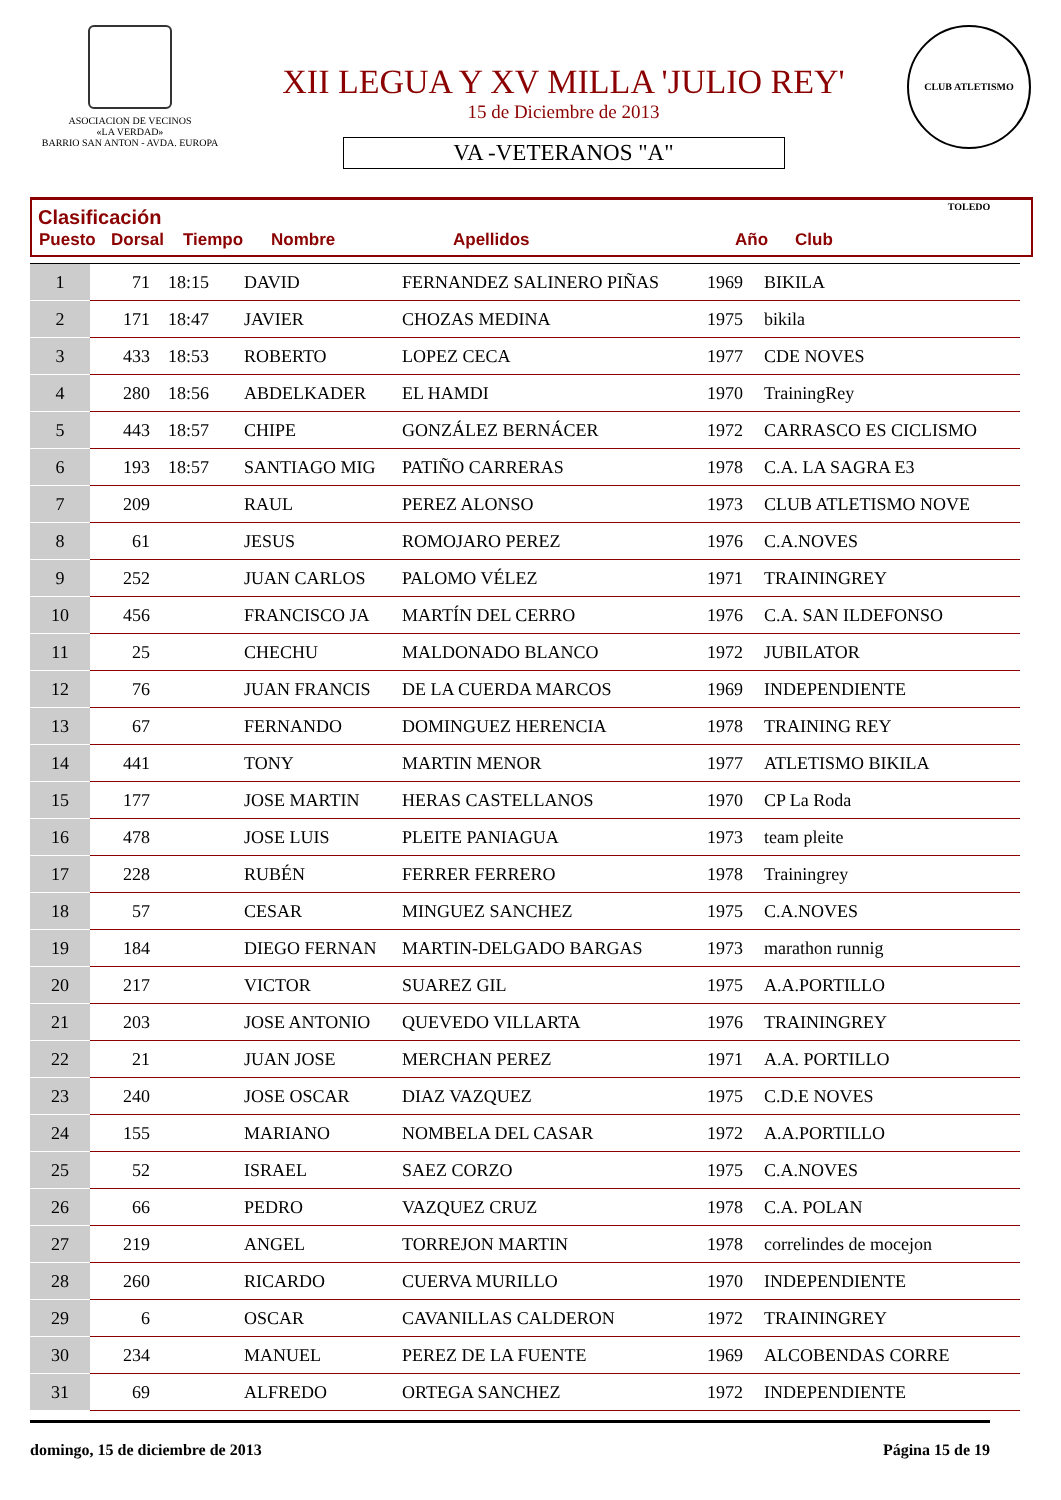ASOCIACION DE VECINOS
«LA VERDAD»
BARRIO SAN ANTON - AVDA. EUROPA
XII LEGUA Y XV MILLA 'JULIO REY'
15 de Diciembre de 2013
VA -VETERANOS "A"
CLUB ATLETISMO TOLEDO
Clasificación
| Puesto | Dorsal | Tiempo | Nombre | Apellidos | Año | Club |
| --- | --- | --- | --- | --- | --- | --- |
| 1 | 71 | 18:15 | DAVID | FERNANDEZ SALINERO PIÑAS | 1969 | BIKILA |
| 2 | 171 | 18:47 | JAVIER | CHOZAS MEDINA | 1975 | bikila |
| 3 | 433 | 18:53 | ROBERTO | LOPEZ CECA | 1977 | CDE NOVES |
| 4 | 280 | 18:56 | ABDELKADER | EL HAMDI | 1970 | TrainingRey |
| 5 | 443 | 18:57 | CHIPE | GONZÁLEZ BERNÁCER | 1972 | CARRASCO ES CICLISMO |
| 6 | 193 | 18:57 | SANTIAGO MIG | PATIÑO CARRERAS | 1978 | C.A. LA SAGRA E3 |
| 7 | 209 | | RAUL | PEREZ ALONSO | 1973 | CLUB ATLETISMO NOVE |
| 8 | 61 | | JESUS | ROMOJARO PEREZ | 1976 | C.A.NOVES |
| 9 | 252 | | JUAN CARLOS | PALOMO VÉLEZ | 1971 | TRAININGREY |
| 10 | 456 | | FRANCISCO JA | MARTÍN DEL CERRO | 1976 | C.A. SAN ILDEFONSO |
| 11 | 25 | | CHECHU | MALDONADO BLANCO | 1972 | JUBILATOR |
| 12 | 76 | | JUAN FRANCIS | DE LA CUERDA MARCOS | 1969 | INDEPENDIENTE |
| 13 | 67 | | FERNANDO | DOMINGUEZ HERENCIA | 1978 | TRAINING REY |
| 14 | 441 | | TONY | MARTIN MENOR | 1977 | ATLETISMO BIKILA |
| 15 | 177 | | JOSE MARTIN | HERAS CASTELLANOS | 1970 | CP La Roda |
| 16 | 478 | | JOSE LUIS | PLEITE PANIAGUA | 1973 | team pleite |
| 17 | 228 | | RUBÉN | FERRER FERRERO | 1978 | Trainingrey |
| 18 | 57 | | CESAR | MINGUEZ SANCHEZ | 1975 | C.A.NOVES |
| 19 | 184 | | DIEGO FERNAN | MARTIN-DELGADO BARGAS | 1973 | marathon runnig |
| 20 | 217 | | VICTOR | SUAREZ GIL | 1975 | A.A.PORTILLO |
| 21 | 203 | | JOSE ANTONIO | QUEVEDO VILLARTA | 1976 | TRAININGREY |
| 22 | 21 | | JUAN JOSE | MERCHAN PEREZ | 1971 | A.A. PORTILLO |
| 23 | 240 | | JOSE OSCAR | DIAZ VAZQUEZ | 1975 | C.D.E NOVES |
| 24 | 155 | | MARIANO | NOMBELA DEL CASAR | 1972 | A.A.PORTILLO |
| 25 | 52 | | ISRAEL | SAEZ CORZO | 1975 | C.A.NOVES |
| 26 | 66 | | PEDRO | VAZQUEZ CRUZ | 1978 | C.A. POLAN |
| 27 | 219 | | ANGEL | TORREJON MARTIN | 1978 | correlindes de mocejon |
| 28 | 260 | | RICARDO | CUERVA MURILLO | 1970 | INDEPENDIENTE |
| 29 | 6 | | OSCAR | CAVANILLAS CALDERON | 1972 | TRAININGREY |
| 30 | 234 | | MANUEL | PEREZ DE LA FUENTE | 1969 | ALCOBENDAS CORRE |
| 31 | 69 | | ALFREDO | ORTEGA SANCHEZ | 1972 | INDEPENDIENTE |
domingo, 15 de diciembre de 2013 Página 15 de 19